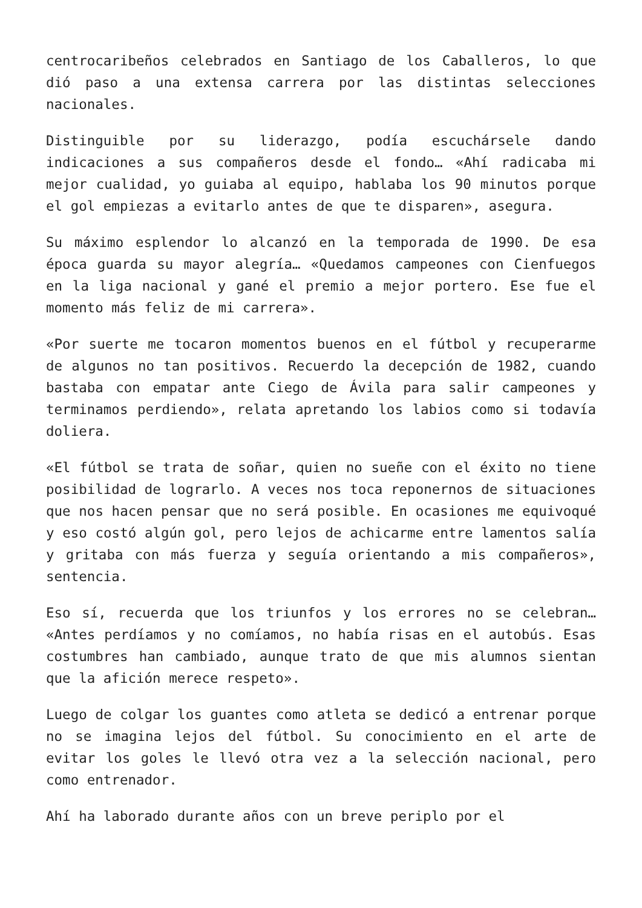centrocaribeños celebrados en Santiago de los Caballeros, lo que dió paso a una extensa carrera por las distintas selecciones nacionales.
Distinguible por su liderazgo, podía escuchársele dando indicaciones a sus compañeros desde el fondo… «Ahí radicaba mi mejor cualidad, yo guiaba al equipo, hablaba los 90 minutos porque el gol empiezas a evitarlo antes de que te disparen», asegura.
Su máximo esplendor lo alcanzó en la temporada de 1990. De esa época guarda su mayor alegría… «Quedamos campeones con Cienfuegos en la liga nacional y gané el premio a mejor portero. Ese fue el momento más feliz de mi carrera».
«Por suerte me tocaron momentos buenos en el fútbol y recuperarme de algunos no tan positivos. Recuerdo la decepción de 1982, cuando bastaba con empatar ante Ciego de Ávila para salir campeones y terminamos perdiendo», relata apretando los labios como si todavía doliera.
«El fútbol se trata de soñar, quien no sueñe con el éxito no tiene posibilidad de lograrlo. A veces nos toca reponernos de situaciones que nos hacen pensar que no será posible. En ocasiones me equivoqué y eso costó algún gol, pero lejos de achicarme entre lamentos salía y gritaba con más fuerza y seguía orientando a mis compañeros», sentencia.
Eso sí, recuerda que los triunfos y los errores no se celebran… «Antes perdíamos y no comíamos, no había risas en el autobús. Esas costumbres han cambiado, aunque trato de que mis alumnos sientan que la afición merece respeto».
Luego de colgar los guantes como atleta se dedicó a entrenar porque no se imagina lejos del fútbol. Su conocimiento en el arte de evitar los goles le llevó otra vez a la selección nacional, pero como entrenador.
Ahí ha laborado durante años con un breve periplo por el